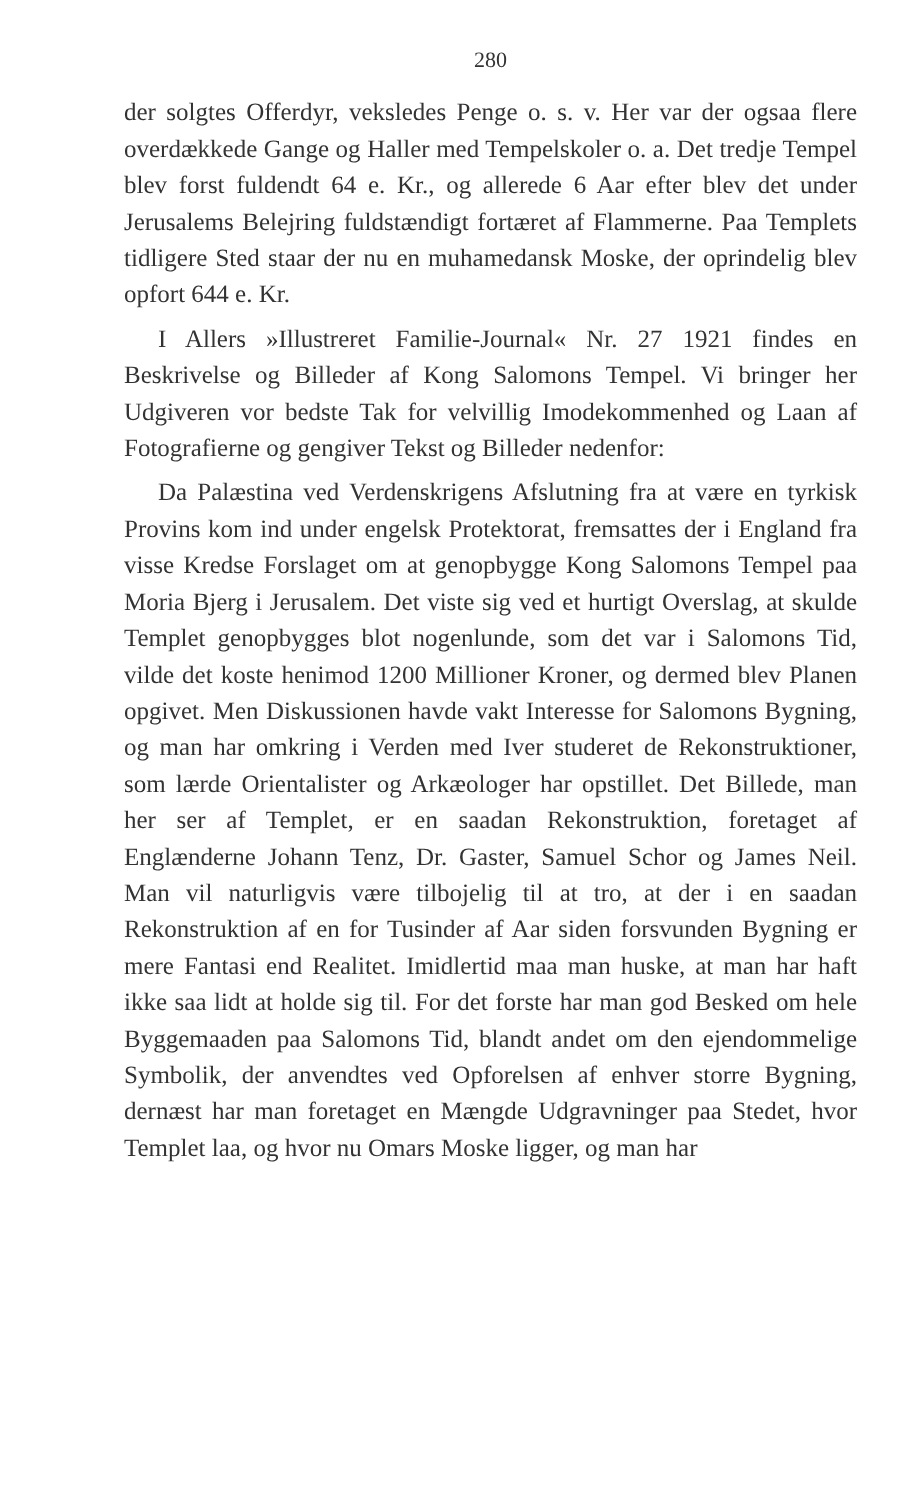280
der solgtes Offerdyr, veksledes Penge o. s. v. Her var der ogsaa flere overdækkede Gange og Haller med Tempelskoler o. a. Det tredje Tempel blev forst fuldendt 64 e. Kr., og allerede 6 Aar efter blev det under Jerusalems Belejring fuldstændigt fortæret af Flammerne. Paa Templets tidligere Sted staar der nu en muhamedansk Moske, der oprindelig blev opfort 644 e. Kr.
I Allers »Illustreret Familie-Journal« Nr. 27 1921 findes en Beskrivelse og Billeder af Kong Salomons Tempel. Vi bringer her Udgiveren vor bedste Tak for velvillig Imodekommenhed og Laan af Fotografierne og gengiver Tekst og Billeder nedenfor:
Da Palæstina ved Verdenskrigens Afslutning fra at være en tyrkisk Provins kom ind under engelsk Protektorat, fremsattes der i England fra visse Kredse Forslaget om at genopbygge Kong Salomons Tempel paa Moria Bjerg i Jerusalem. Det viste sig ved et hurtigt Overslag, at skulde Templet genopbygges blot nogenlunde, som det var i Salomons Tid, vilde det koste henimod 1200 Millioner Kroner, og dermed blev Planen opgivet. Men Diskussionen havde vakt Interesse for Salomons Bygning, og man har omkring i Verden med Iver studeret de Rekonstruktioner, som lærde Orientalister og Arkæologer har opstillet. Det Billede, man her ser af Templet, er en saadan Rekonstruktion, foretaget af Englænderne Johann Tenz, Dr. Gaster, Samuel Schor og James Neil. Man vil naturligvis være tilbojelig til at tro, at der i en saadan Rekonstruktion af en for Tusinder af Aar siden forsvunden Bygning er mere Fantasi end Realitet. Imidlertid maa man huske, at man har haft ikke saa lidt at holde sig til. For det forste har man god Besked om hele Byggemaaden paa Salomons Tid, blandt andet om den ejendommelige Symbolik, der anvendtes ved Opforelsen af enhver storre Bygning, dernæst har man foretaget en Mængde Udgravninger paa Stedet, hvor Templet laa, og hvor nu Omars Moske ligger, og man har